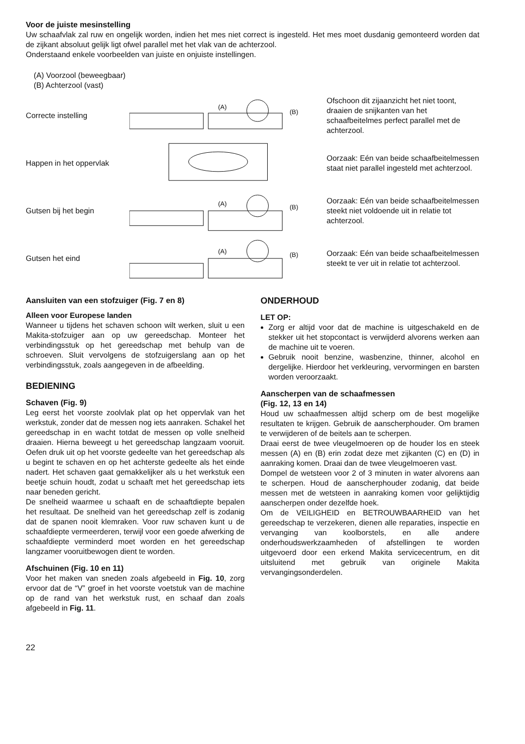Voor de juiste mesinstelling
Uw schaafvlak zal ruw en ongelijk worden, indien het mes niet correct is ingesteld. Het mes moet dusdanig gemonteerd worden dat de zijkant absoluut gelijk ligt ofwel parallel met het vlak van de achterzool.
Onderstaand enkele voorbeelden van juiste en onjuiste instellingen.
(A) Voorzool (beweegbaar)
(B) Achterzool (vast)
Correcte instelling
(A)
(B)
Ofschoon dit zijaanzicht het niet toont, draaien de snijkanten van het schaafbeitelmes perfect parallel met de achterzool.
Happen in het oppervlak
Oorzaak: Eén van beide schaafbeitelmessen staat niet parallel ingesteld met achterzool.
Gutsen bij het begin
(A)
(B)
Oorzaak: Eén van beide schaafbeitelmessen steekt niet voldoende uit in relatie tot achterzool.
Gutsen het eind
(A)
(B)
Oorzaak: Eén van beide schaafbeitelmessen steekt te ver uit in relatie tot achterzool.
Aansluiten van een stofzuiger (Fig. 7 en 8)
Alleen voor Europese landen
Wanneer u tijdens het schaven schoon wilt werken, sluit u een Makita-stofzuiger aan op uw gereedschap. Monteer het verbindingsstuk op het gereedschap met behulp van de schroeven. Sluit vervolgens de stofzuigerslang aan op het verbindingsstuk, zoals aangegeven in de afbeelding.
BEDIENING
Schaven (Fig. 9)
Leg eerst het voorste zoolvlak plat op het oppervlak van het werkstuk, zonder dat de messen nog iets aanraken. Schakel het gereedschap in en wacht totdat de messen op volle snelheid draaien. Hierna beweegt u het gereedschap langzaam vooruit. Oefen druk uit op het voorste gedeelte van het gereedschap als u begint te schaven en op het achterste gedeelte als het einde nadert. Het schaven gaat gemakkelijker als u het werkstuk een beetje schuin houdt, zodat u schaaft met het gereedschap iets naar beneden gericht.
De snelheid waarmee u schaaft en de schaaftdiepte bepalen het resultaat. De snelheid van het gereedschap zelf is zodanig dat de spanen nooit klemraken. Voor ruw schaven kunt u de schaafdiepte vermeerderen, terwijl voor een goede afwerking de schaafdiepte verminderd moet worden en het gereedschap langzamer vooruitbewogen dient te worden.
Afschuinen (Fig. 10 en 11)
Voor het maken van sneden zoals afgebeeld in Fig. 10, zorg ervoor dat de “V” groef in het voorste voetstuk van de machine op de rand van het werkstuk rust, en schaaf dan zoals afgebeeld in Fig. 11.
ONDERHOUD
LET OP:
Zorg er altijd voor dat de machine is uitgeschakeld en de stekker uit het stopcontact is verwijderd alvorens werken aan de machine uit te voeren.
Gebruik nooit benzine, wasbenzine, thinner, alcohol en dergelijke. Hierdoor het verkleuring, vervormingen en barsten worden veroorzaakt.
Aanscherpen van de schaafmessen
(Fig. 12, 13 en 14)
Houd uw schaafmessen altijd scherp om de best mogelijke resultaten te krijgen. Gebruik de aanscherphouder. Om bramen te verwijderen of de beitels aan te scherpen.
Draai eerst de twee vleugelmoeren op de houder los en steek messen (A) en (B) erin zodat deze met zijkanten (C) en (D) in aanraking komen. Draai dan de twee vleugelmoeren vast.
Dompel de wetsteen voor 2 of 3 minuten in water alvorens aan te scherpen. Houd de aanscherphouder zodanig, dat beide messen met de wetsteen in aanraking komen voor gelijktijdig aanscherpen onder dezelfde hoek.
Om de VEILIGHEID en BETROUWBAARHEID van het gereedschap te verzekeren, dienen alle reparaties, inspectie en vervanging van koolborstels, en alle andere onderhoudswerkzaamheden of afstellingen te worden uitgevoerd door een erkend Makita servicecentrum, en dit uitsluitend met gebruik van originele Makita vervangingsonderdelen.
22